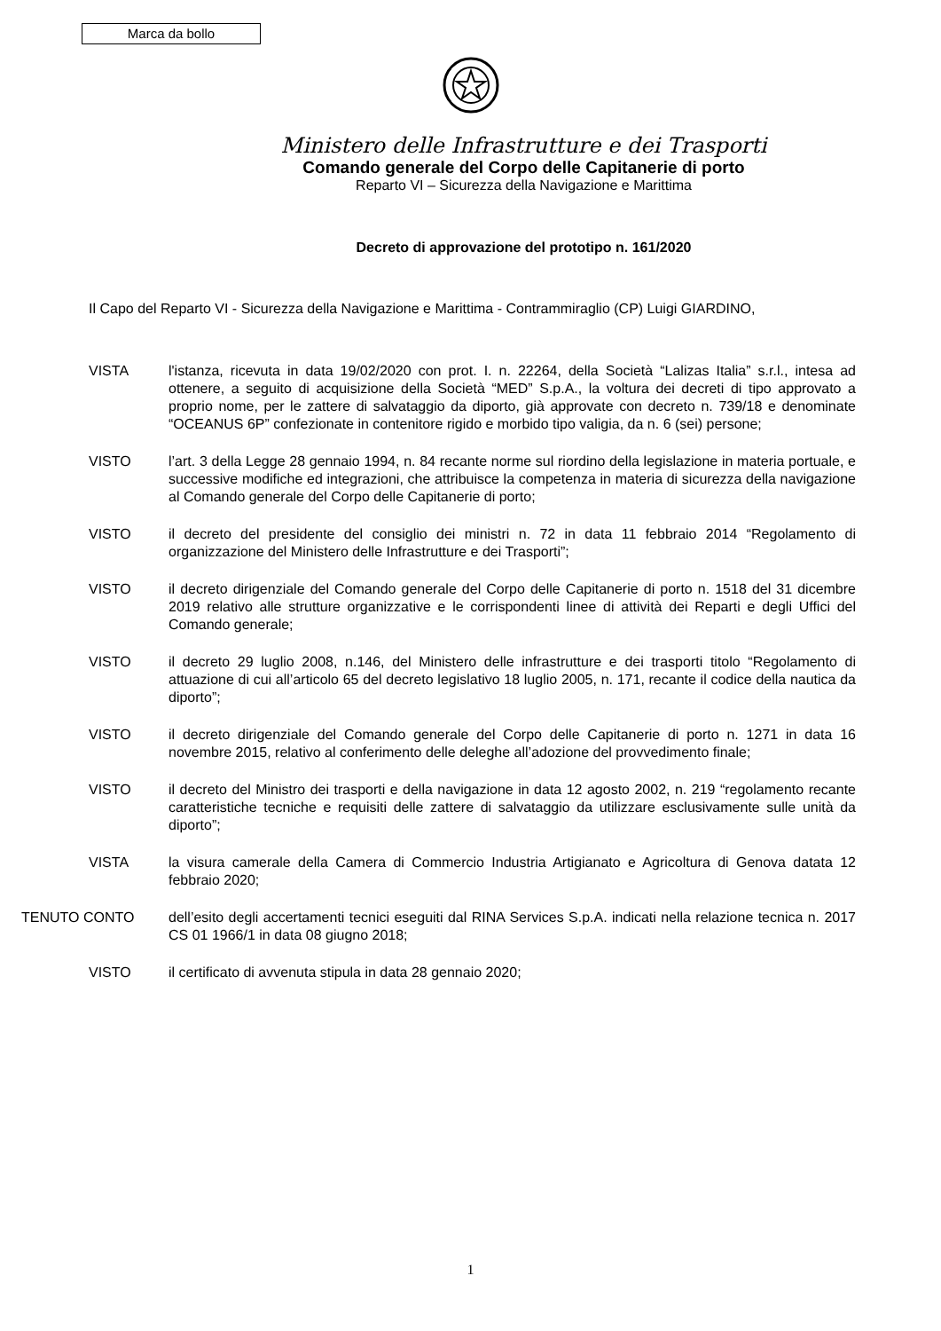Marca da bollo
Ministero delle Infrastrutture e dei Trasporti
Comando generale del Corpo delle Capitanerie di porto
Reparto VI – Sicurezza della Navigazione e Marittima
Decreto di approvazione del prototipo n. 161/2020
Il Capo del Reparto VI - Sicurezza della Navigazione e Marittima - Contrammiraglio (CP) Luigi GIARDINO,
VISTA l'istanza, ricevuta in data 19/02/2020 con prot. I. n. 22264, della Società “Lalizas Italia” s.r.l., intesa ad ottenere, a seguito di acquisizione della Società “MED” S.p.A., la voltura dei decreti di tipo approvato a proprio nome, per le zattere di salvataggio da diporto, già approvate con decreto n. 739/18 e denominate “OCEANUS 6P” confezionate in contenitore rigido e morbido tipo valigia, da n. 6 (sei) persone;
VISTO l’art. 3 della Legge 28 gennaio 1994, n. 84 recante norme sul riordino della legislazione in materia portuale, e successive modifiche ed integrazioni, che attribuisce la competenza in materia di sicurezza della navigazione al Comando generale del Corpo delle Capitanerie di porto;
VISTO il decreto del presidente del consiglio dei ministri n. 72 in data 11 febbraio 2014 “Regolamento di organizzazione del Ministero delle Infrastrutture e dei Trasporti”;
VISTO il decreto dirigenziale del Comando generale del Corpo delle Capitanerie di porto n. 1518 del 31 dicembre 2019 relativo alle strutture organizzative e le corrispondenti linee di attività dei Reparti e degli Uffici del Comando generale;
VISTO il decreto 29 luglio 2008, n.146, del Ministero delle infrastrutture e dei trasporti titolo “Regolamento di attuazione di cui all’articolo 65 del decreto legislativo 18 luglio 2005, n. 171, recante il codice della nautica da diporto”;
VISTO il decreto dirigenziale del Comando generale del Corpo delle Capitanerie di porto n. 1271 in data 16 novembre 2015, relativo al conferimento delle deleghe all’adozione del provvedimento finale;
VISTO il decreto del Ministro dei trasporti e della navigazione in data 12 agosto 2002, n. 219 “regolamento recante caratteristiche tecniche e requisiti delle zattere di salvataggio da utilizzare esclusivamente sulle unità da diporto”;
VISTA la visura camerale della Camera di Commercio Industria Artigianato e Agricoltura di Genova datata 12 febbraio 2020;
TENUTO CONTO dell’esito degli accertamenti tecnici eseguiti dal RINA Services S.p.A. indicati nella relazione tecnica n. 2017 CS 01 1966/1 in data 08 giugno 2018;
VISTO il certificato di avvenuta stipula in data 28 gennaio 2020;
1